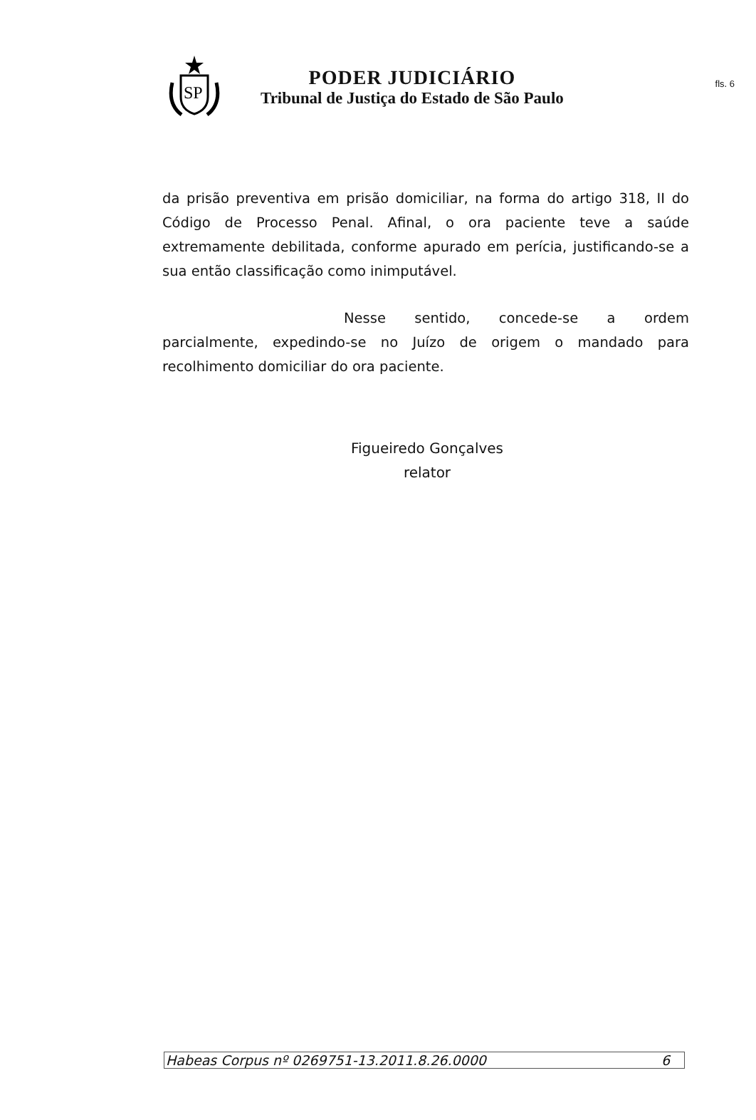fls. 6
SP
PODER JUDICIÁRIO
Tribunal de Justiça do Estado de São Paulo
da prisão preventiva em prisão domiciliar, na forma do artigo 318, II do Código de Processo Penal. Afinal, o ora paciente teve a saúde extremamente debilitada, conforme apurado em perícia, justificando-se a sua então classificação como inimputável.
Nesse sentido, concede-se a ordem parcialmente, expedindo-se no Juízo de origem o mandado para recolhimento domiciliar do ora paciente.
Figueiredo Gonçalves
relator
Habeas Corpus nº 0269751-13.2011.8.26.0000 6